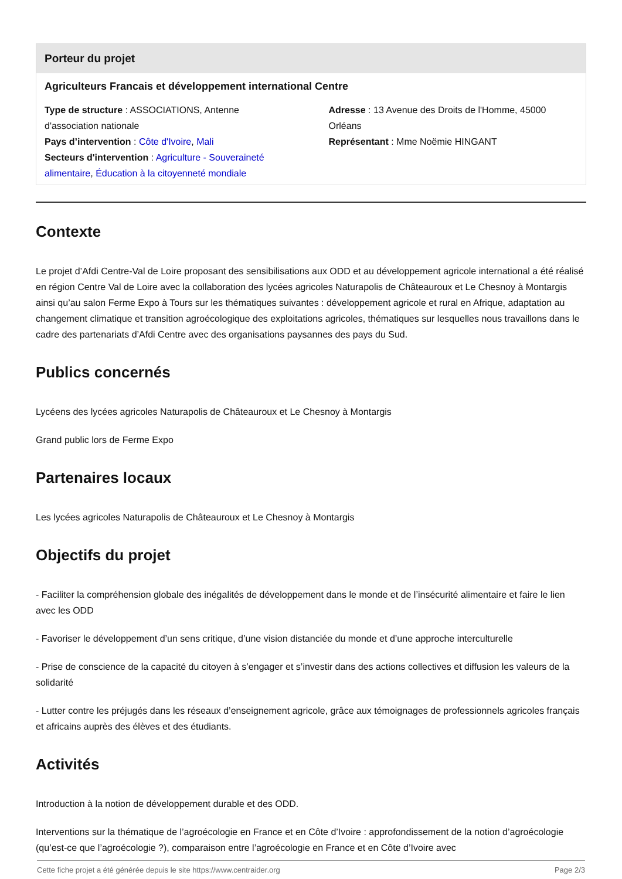Porteur du projet
Agriculteurs Francais et développement international Centre
Type de structure : ASSOCIATIONS, Antenne d'association nationale
Pays d’intervention : Côte d'Ivoire, Mali
Secteurs d'intervention : Agriculture - Souveraineté alimentaire, Éducation à la citoyenneté mondiale
Adresse : 13 Avenue des Droits de l'Homme, 45000 Orléans
Représentant : Mme Noëmie HINGANT
Contexte
Le projet d’Afdi Centre-Val de Loire proposant des sensibilisations aux ODD et au développement agricole international a été réalisé en région Centre Val de Loire avec la collaboration des lycées agricoles Naturapolis de Châteauroux et Le Chesnoy à Montargis ainsi qu’au salon Ferme Expo à Tours sur les thématiques suivantes : développement agricole et rural en Afrique, adaptation au changement climatique et transition agroécologique des exploitations agricoles, thématiques sur lesquelles nous travaillons dans le cadre des partenariats d’Afdi Centre avec des organisations paysannes des pays du Sud.
Publics concernés
Lycéens des lycées agricoles Naturapolis de Châteauroux et Le Chesnoy à Montargis
Grand public lors de Ferme Expo
Partenaires locaux
Les lycées agricoles Naturapolis de Châteauroux et Le Chesnoy à Montargis
Objectifs du projet
- Faciliter la compréhension globale des inégalités de développement dans le monde et de l’insécurité alimentaire et faire le lien avec les ODD
- Favoriser le développement d’un sens critique, d’une vision distanciée du monde et d’une approche interculturelle
- Prise de conscience de la capacité du citoyen à s’engager et s’investir dans des actions collectives et diffusion les valeurs de la solidarité
- Lutter contre les préjugés dans les réseaux d’enseignement agricole, grâce aux témoignages de professionnels agricoles français et africains auprès des élèves et des étudiants.
Activités
Introduction à la notion de développement durable et des ODD.
Interventions sur la thématique de l’agroécologie en France et en Côte d’Ivoire : approfondissement de la notion d’agroécologie (qu’est-ce que l’agroécologie ?), comparaison entre l’agroécologie en France et en Côte d’Ivoire avec
Cette fiche projet a été générée depuis le site https://www.centraider.org Page 2/3